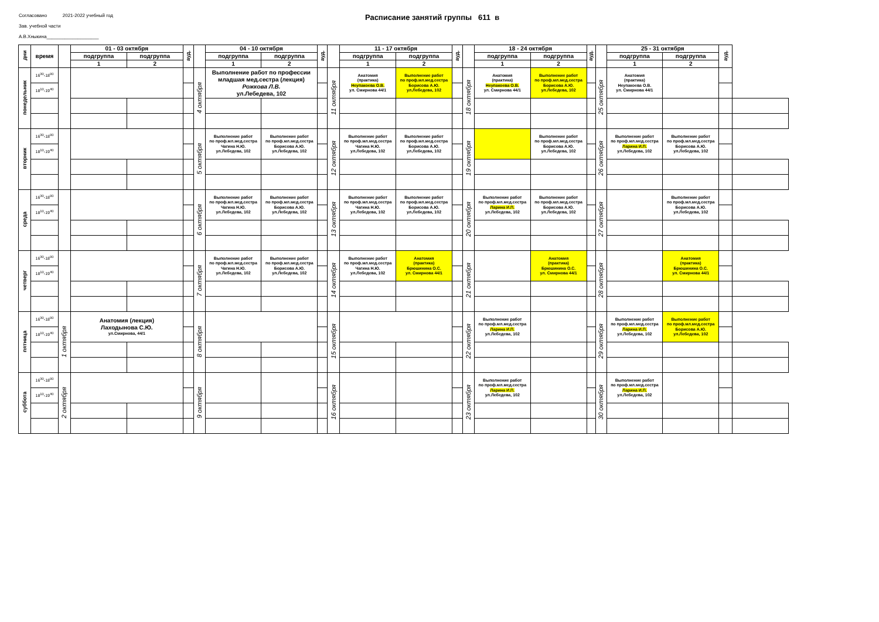Согласовано 2021-2022 учебный год
Зав. учебной части
А.В.Хныкина____________________
Расписание занятий группы 611 в
| дни | время | | 01 - 03 октября | | ауд. | | 04 - 10 октября | | ауд. | | 11 - 17 октября | | ауд. | | 18 - 24 октября | | ауд. | | 25 - 31 октября | | ауд. | |
| --- | --- | --- | --- | --- | --- | --- | --- | --- | --- | --- | --- | --- | --- | --- | --- | --- | --- | --- | --- | --- | --- | --- |
| | | | подгруппа | подгруппа | | | подгруппа | подгруппа | | | подгруппа | подгруппа | | | подгруппа | подгруппа | | | подгруппа | подгруппа | | |
| | | | 1 | 2 | | | 1 | 2 | | | 1 | 2 | | | 1 | 2 | | | 1 | 2 | | |
| понедельник | 16<sup>30</sup>-18<sup>00</sup> | | | | | 4 октября | Выполнение работ по профессии младшая мед.сестра (лекция) Рожкова Л.В. ул.Лебедева, 102 | | | 11 октября | Анатомия (практика) Неупакоева О.В. ул. Смирнова 44/1 | Выполнение работ по проф.мл.мед.сестра Борисова А.Ю. ул.Лебедева, 102 | | 18 октября | Анатомия (практика) Неупакоева О.В. ул. Смирнова 44/1 | Выполнение работ по проф.мл.мед.сестра Борисова А.Ю. ул.Лебедева, 102 | | 25 октября | Анатомия (практика) Неупакоева О.В. ул. Смирнова 44/1 | | | |
| | 18<sup>10</sup>-19<sup>40</sup> | | | | | | | | | | | | | | | | | | | | | |
| вторник | 16<sup>30</sup>-18<sup>00</sup> | | | | | 5 октября | Выполнение работ по проф.мл.мед.сестра Чагина Н.Ю. ул.Лебедева, 102 | Выполнение работ по проф.мл.мед.сестра Борисова А.Ю. ул.Лебедева, 102 | | 12 октября | Выполнение работ по проф.мл.мед.сестра Чагина Н.Ю. ул.Лебедева, 102 | Выполнение работ по проф.мл.мед.сестра Борисова А.Ю. ул.Лебедева, 102 | | 19 октября | | Выполнение работ по проф.мл.мед.сестра Борисова А.Ю. ул.Лебедева, 102 | | 26 октября | Выполнение работ по проф.мл.мед.сестра Ларина И.П. ул.Лебедева, 102 | Выполнение работ по проф.мл.мед.сестра Борисова А.Ю. ул.Лебедева, 102 | | |
| | 18<sup>10</sup>-19<sup>40</sup> | | | | | | | | | | | | | | | | | | | | | |
| среда | 16<sup>30</sup>-18<sup>00</sup> | | | | | 6 октября | Выполнение работ по проф.мл.мед.сестра Чагина Н.Ю. ул.Лебедева, 102 | Выполнение работ по проф.мл.мед.сестра Борисова А.Ю. ул.Лебедева, 102 | | 13 октября | Выполнение работ по проф.мл.мед.сестра Чагина Н.Ю. ул.Лебедева, 102 | Выполнение работ по проф.мл.мед.сестра Борисова А.Ю. ул.Лебедева, 102 | | 20 октября | Выполнение работ по проф.мл.мед.сестра Ларина И.П. ул.Лебедева, 102 | Выполнение работ по проф.мл.мед.сестра Борисова А.Ю. ул.Лебедева, 102 | | 27 октября | | Выполнение работ по проф.мл.мед.сестра Борисова А.Ю. ул.Лебедева, 102 | | |
| | 18<sup>10</sup>-19<sup>40</sup> | | | | | | | | | | | | | | | | | | | | | |
| четверг | 16<sup>30</sup>-18<sup>00</sup> | | | | | 7 октября | Выполнение работ по проф.мл.мед.сестра Чагина Н.Ю. ул.Лебедева, 102 | Выполнение работ по проф.мл.мед.сестра Борисова А.Ю. ул.Лебедева, 102 | | 14 октября | Выполнение работ по проф.мл.мед.сестра Чагина Н.Ю. ул.Лебедева, 102 | Анатомия (практика) Брюшинина О.С. ул. Смирнова 44/1 | | 21 октября | | Анатомия (практика) Брюшинина О.С. ул. Смирнова 44/1 | | 28 октября | | Анатомия (практика) Брюшинина О.С. ул. Смирнова 44/1 | | |
| | 18<sup>10</sup>-19<sup>40</sup> | | | | | | | | | | | | | | | | | | | | | |
| пятница | 16<sup>30</sup>-18<sup>00</sup> | 1 октября | Анатомия (лекция) Лаходынова С.Ю. ул.Смирнова, 44/1 | | | 8 октября | | | | 15 октября | | | | 22 октября | Выполнение работ по проф.мл.мед.сестра Ларина И.П. ул.Лебедева, 102 | | | 29 октября | Выполнение работ по проф.мл.мед.сестра Ларина И.П. ул.Лебедева, 102 | Выполнение работ по проф.мл.мед.сестра Борисова А.Ю. ул.Лебедева, 102 | | |
| | 18<sup>10</sup>-19<sup>40</sup> | | | | | | | | | | | | | | | | | | | | | |
| суббота | 16<sup>30</sup>-18<sup>00</sup> | 2 октября | | | | 9 октября | | | | 16 октября | | | | 23 октября | Выполнение работ по проф.мл.мед.сестра Ларина И.П. ул.Лебедева, 102 | | | 30 октября | Выполнение работ по проф.мл.мед.сестра Ларина И.П. ул.Лебедева, 102 | | | |
| | 18<sup>10</sup>-19<sup>40</sup> | | | | | | | | | | | | | | | | | | | | | |